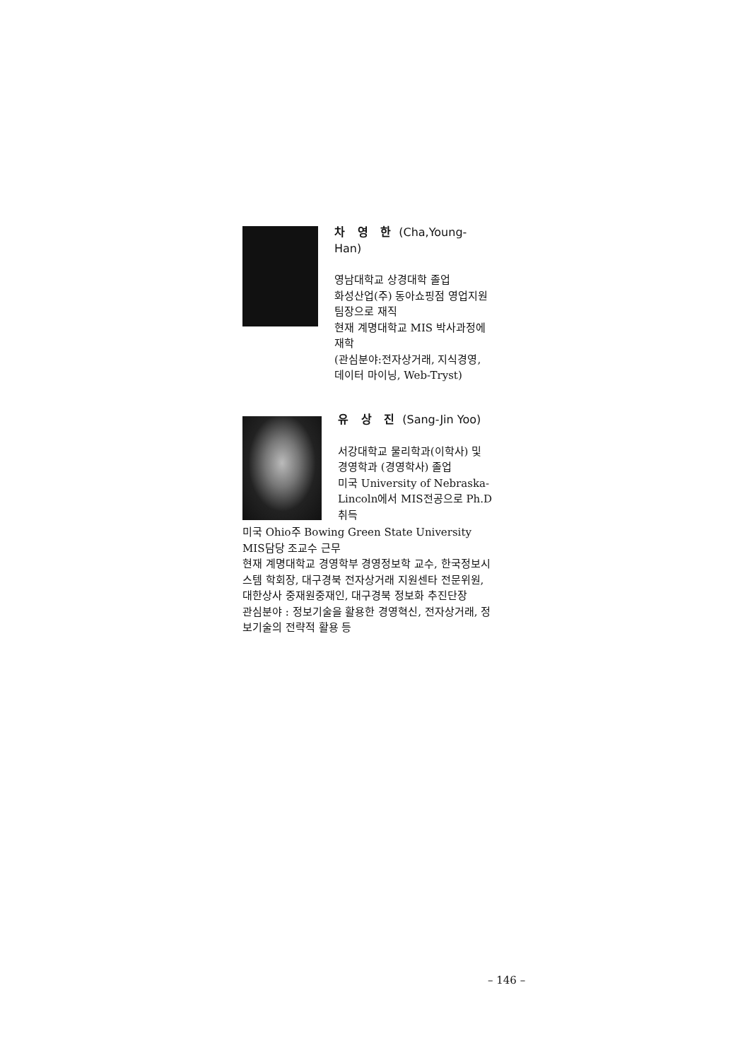차 영 한 (Cha,Young-Han)
영남대학교 상경대학 졸업
화성산업(주) 동아쇼핑점 영업지원 팀장으로 재직
현재 계명대학교 MIS 박사과정에 재학
(관심분야:전자상거래, 지식경영, 데이터 마이닝, Web-Tryst)
유 상 진 (Sang-Jin Yoo)
서강대학교 물리학과(이학사) 및 경영학과 (경영학사) 졸업
미국 University of Nebraska-Lincoln에서 MIS전공으로 Ph.D 취득
미국 Ohio주 Bowing Green State University MIS담당 조교수 근무
현재 계명대학교 경영학부 경영정보학 교수, 한국정보시스템 학회장, 대구경북 전자상거래 지원센타 전문위원, 대한상사 중재원중재인, 대구경북 정보화 추진단장
관심분야 : 정보기술을 활용한 경영혁신, 전자상거래, 정보기술의 전략적 활용 등
– 146 –